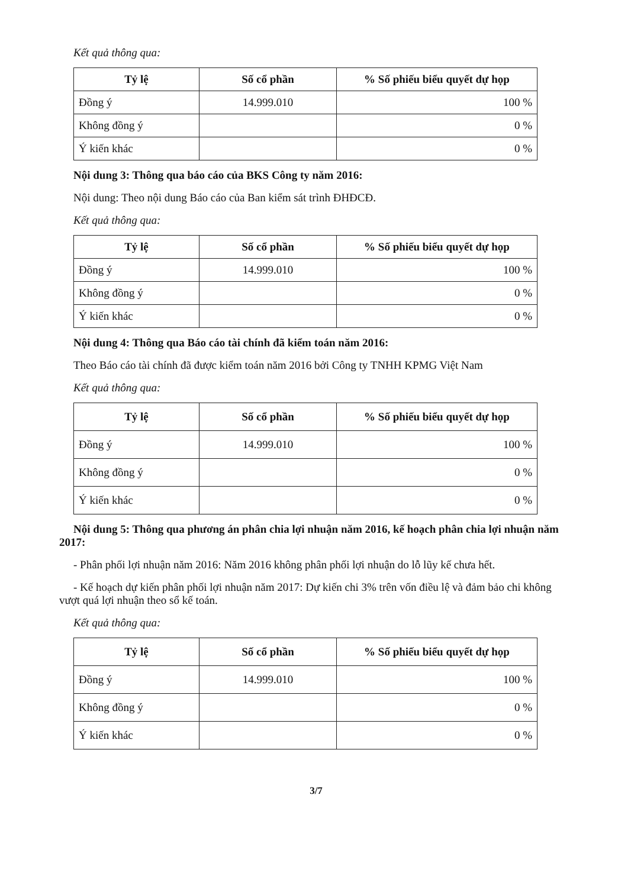Kết quả thông qua:
| Tỷ lệ | Số cổ phần | % Số phiếu biểu quyết dự họp |
| --- | --- | --- |
| Đồng ý | 14.999.010 | 100 % |
| Không đồng ý | | 0 % |
| Ý kiến khác | | 0 % |
Nội dung 3: Thông qua báo cáo của BKS Công ty năm 2016:
Nội dung: Theo nội dung Báo cáo của Ban kiểm sát trình ĐHĐCĐ.
Kết quả thông qua:
| Tỷ lệ | Số cổ phần | % Số phiếu biểu quyết dự họp |
| --- | --- | --- |
| Đồng ý | 14.999.010 | 100 % |
| Không đồng ý | | 0 % |
| Ý kiến khác | | 0 % |
Nội dung 4: Thông qua Báo cáo tài chính đã kiểm toán năm 2016:
Theo Báo cáo tài chính đã được kiểm toán năm 2016 bởi Công ty TNHH KPMG Việt Nam
Kết quả thông qua:
| Tỷ lệ | Số cổ phần | % Số phiếu biểu quyết dự họp |
| --- | --- | --- |
| Đồng ý | 14.999.010 | 100 % |
| Không đồng ý | | 0 % |
| Ý kiến khác | | 0 % |
Nội dung 5: Thông qua phương án phân chia lợi nhuận năm 2016, kế hoạch phân chia lợi nhuận năm 2017:
- Phân phối lợi nhuận năm 2016: Năm 2016 không phân phối lợi nhuận do lỗ lũy kế chưa hết.
- Kế hoạch dự kiến phân phối lợi nhuận năm 2017: Dự kiến chi 3% trên vốn điều lệ và đảm bảo chi không vượt quá lợi nhuận theo sổ kế toán.
Kết quả thông qua:
| Tỷ lệ | Số cổ phần | % Số phiếu biểu quyết dự họp |
| --- | --- | --- |
| Đồng ý | 14.999.010 | 100 % |
| Không đồng ý | | 0 % |
| Ý kiến khác | | 0 % |
3/7